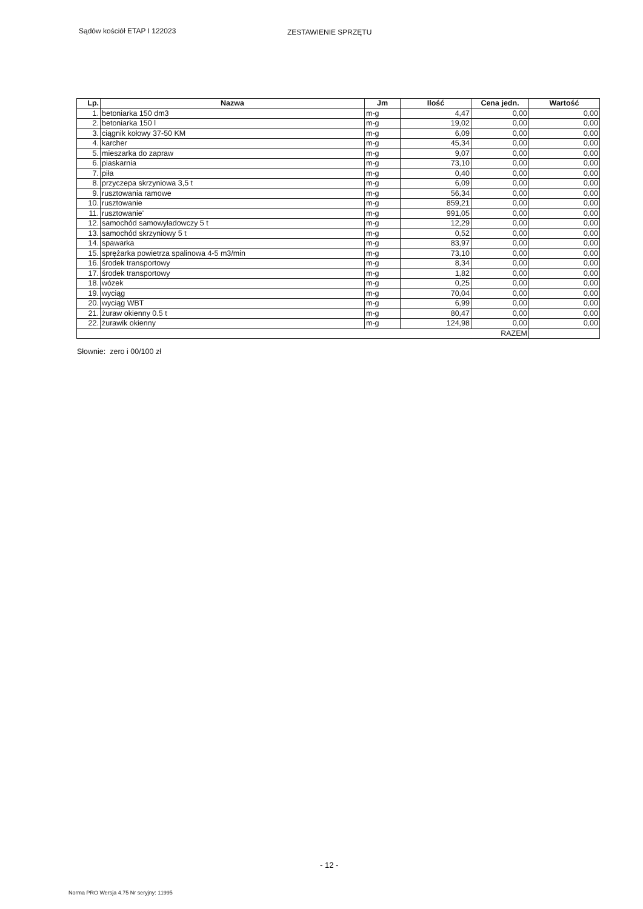Sądów kościół ETAP I 122023 ZESTAWIENIE SPRZĘTU
| Lp. | Nazwa | Jm | Ilość | Cena jedn. | Wartość |
| --- | --- | --- | --- | --- | --- |
| 1. | betoniarka 150 dm3 | m-g | 4,47 | 0,00 | 0,00 |
| 2. | betoniarka 150 l | m-g | 19,02 | 0,00 | 0,00 |
| 3. | ciągnik kołowy 37-50 KM | m-g | 6,09 | 0,00 | 0,00 |
| 4. | karcher | m-g | 45,34 | 0,00 | 0,00 |
| 5. | mieszarka do zapraw | m-g | 9,07 | 0,00 | 0,00 |
| 6. | piaskarnia | m-g | 73,10 | 0,00 | 0,00 |
| 7. | piła | m-g | 0,40 | 0,00 | 0,00 |
| 8. | przyczepa skrzyniowa 3,5 t | m-g | 6,09 | 0,00 | 0,00 |
| 9. | rusztowania ramowe | m-g | 56,34 | 0,00 | 0,00 |
| 10. | rusztowanie | m-g | 859,21 | 0,00 | 0,00 |
| 11. | rusztowanie' | m-g | 991,05 | 0,00 | 0,00 |
| 12. | samochód samowyładowczy 5 t | m-g | 12,29 | 0,00 | 0,00 |
| 13. | samochód skrzyniowy 5 t | m-g | 0,52 | 0,00 | 0,00 |
| 14. | spawarka | m-g | 83,97 | 0,00 | 0,00 |
| 15. | sprężarka powietrza spalinowa 4-5 m3/min | m-g | 73,10 | 0,00 | 0,00 |
| 16. | środek transportowy | m-g | 8,34 | 0,00 | 0,00 |
| 17. | środek transportowy | m-g | 1,82 | 0,00 | 0,00 |
| 18. | wózek | m-g | 0,25 | 0,00 | 0,00 |
| 19. | wyciąg | m-g | 70,04 | 0,00 | 0,00 |
| 20. | wyciąg WBT | m-g | 6,99 | 0,00 | 0,00 |
| 21. | żuraw okienny 0.5 t | m-g | 80,47 | 0,00 | 0,00 |
| 22. | żurawik okienny | m-g | 124,98 | 0,00 | 0,00 |
| RAZEM | | | | | |
Słownie: zero i 00/100 zł
- 12 -
Norma PRO Wersja 4.75 Nr seryjny: 11995